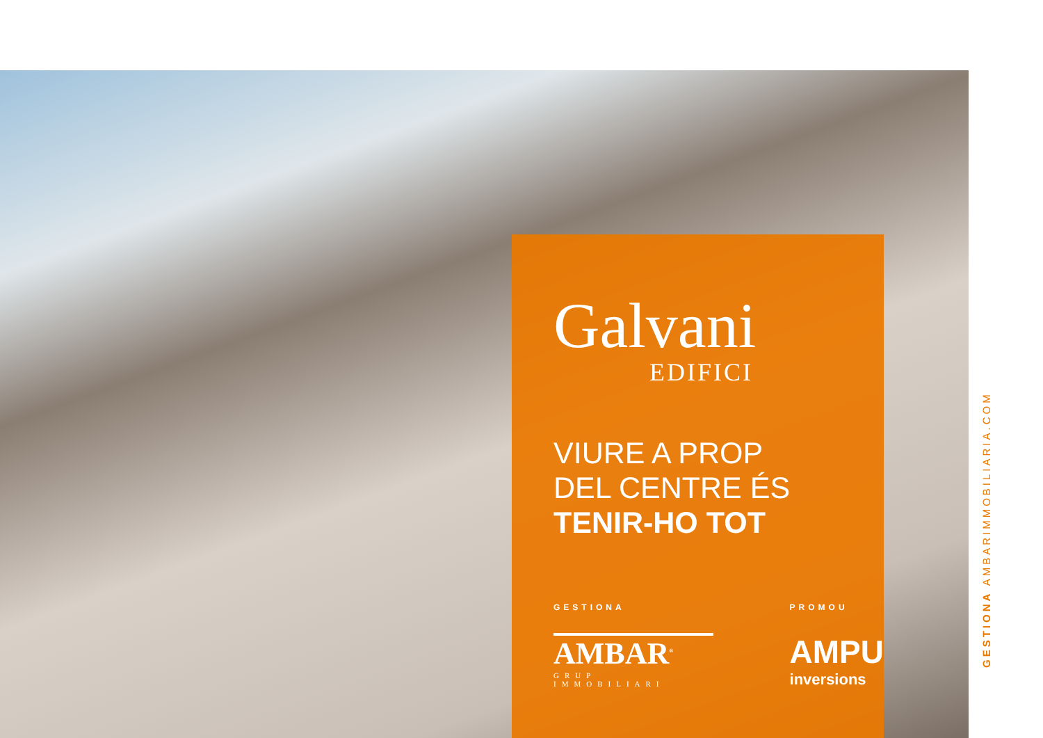Galvani
EDIFICI
VIURE A PROP
DEL CENTRE ÉS
TENIR-HO TOT
GESTIONA
AMBAR<sup>®</sup>
GRUP IMMOBILIARI
PROMOU
AMPU
inversions
GESTIONA AMBARIMMOBILIARIA.COM